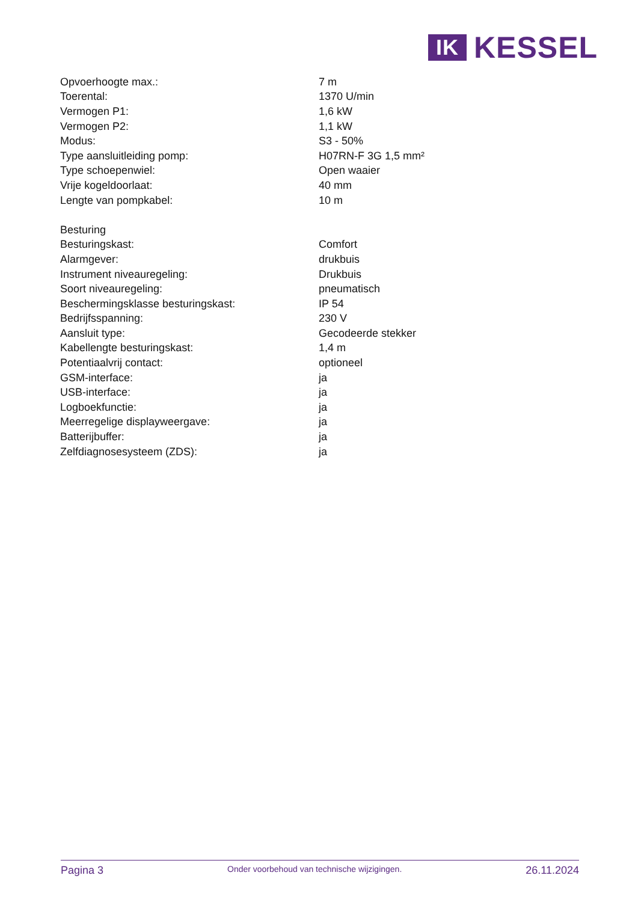IK
KESSEL
| Opvoerhoogte max.: | 7 m |
| Toerental: | 1370 U/min |
| Vermogen P1: | 1,6 kW |
| Vermogen P2: | 1,1 kW |
| Modus: | S3 - 50% |
| Type aansluitleiding pomp: | H07RN-F 3G 1,5 mm² |
| Type schoepenwiel: | Open waaier |
| Vrije kogeldoorlaat: | 40 mm |
| Lengte van pompkabel: | 10 m |
| Besturing | |
| Besturingskast: | Comfort |
| Alarmgever: | drukbuis |
| Instrument niveauregeling: | Drukbuis |
| Soort niveauregeling: | pneumatisch |
| Beschermingsklasse besturingskast: | IP 54 |
| Bedrijfsspanning: | 230 V |
| Aansluit type: | Gecodeerde stekker |
| Kabellengte besturingskast: | 1,4 m |
| Potentiaalvrij contact: | optioneel |
| GSM-interface: | ja |
| USB-interface: | ja |
| Logboekfunctie: | ja |
| Meerregelige displayweergave: | ja |
| Batterijbuffer: | ja |
| Zelfdiagnosesysteem (ZDS): | ja |
Pagina 3 Onder voorbehoud van technische wijzigingen. 26.11.2024